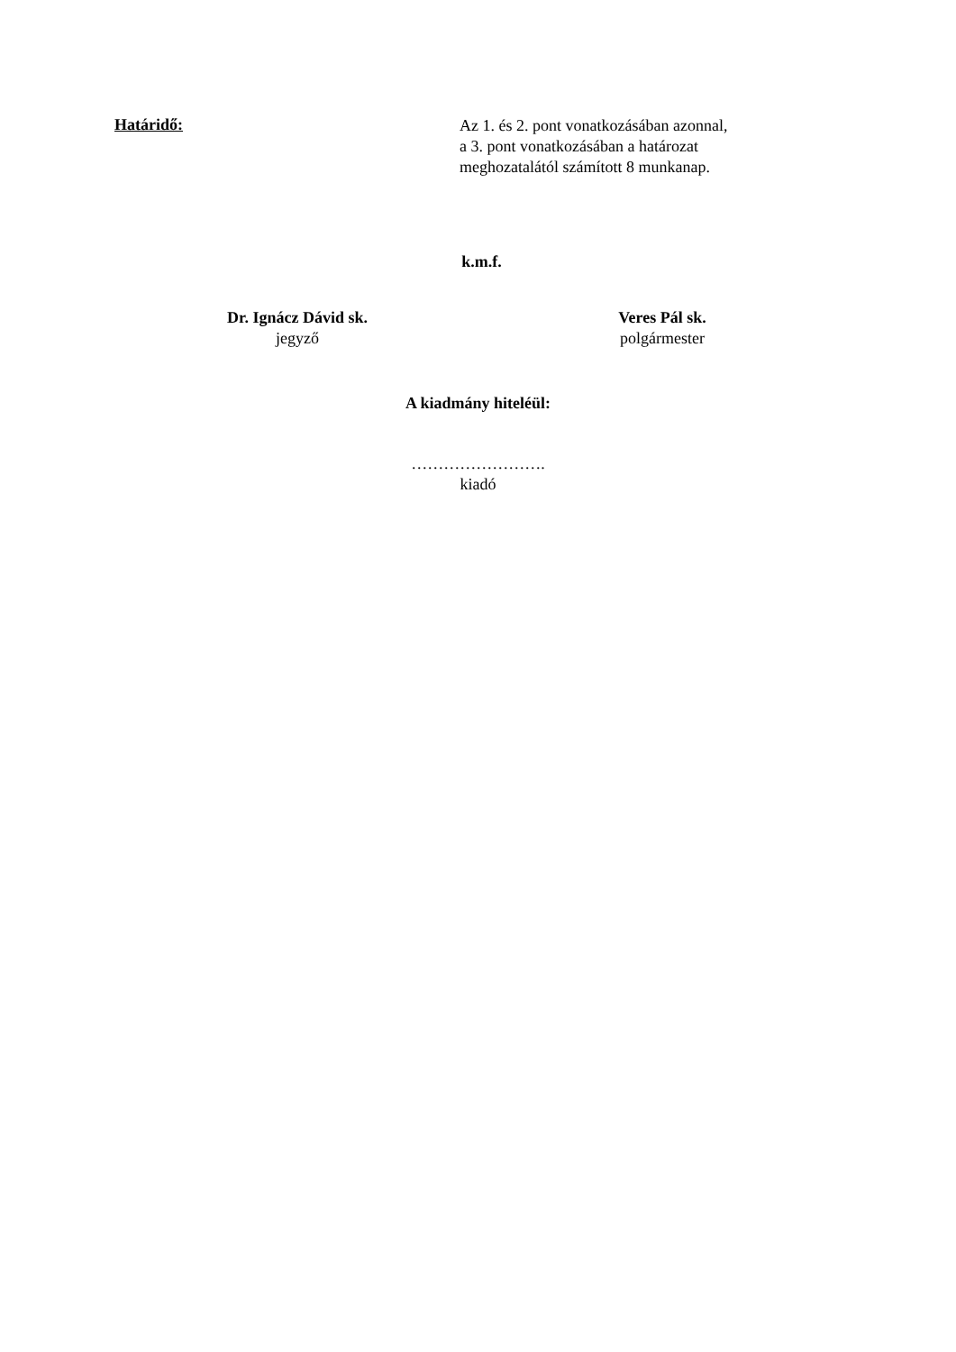Határidő:
Az 1. és 2. pont vonatkozásában azonnal,
a 3. pont vonatkozásában a határozat
meghozatalától számított 8 munkanap.
k.m.f.
Dr. Ignácz Dávid sk.
jegyző
Veres Pál sk.
polgármester
A kiadmány hiteléül:
…………………….
kiadó